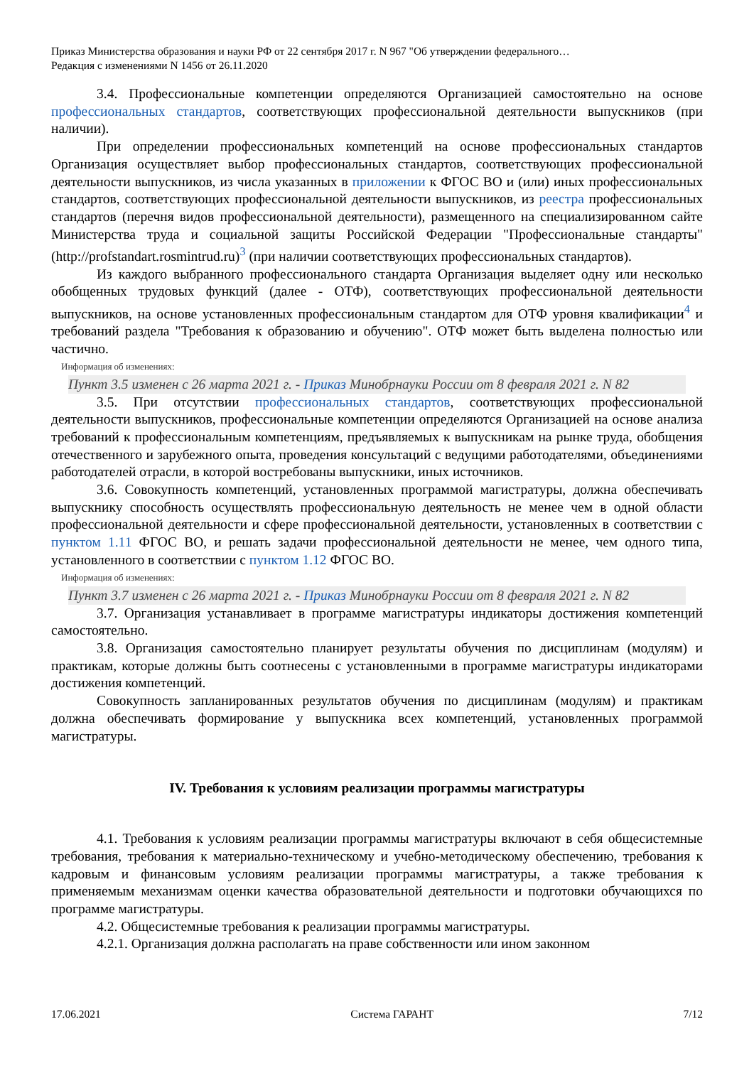Приказ Министерства образования и науки РФ от 22 сентября 2017 г. N 967 "Об утверждении федерального…
Редакция с изменениями N 1456 от 26.11.2020
3.4. Профессиональные компетенции определяются Организацией самостоятельно на основе профессиональных стандартов, соответствующих профессиональной деятельности выпускников (при наличии).
При определении профессиональных компетенций на основе профессиональных стандартов Организация осуществляет выбор профессиональных стандартов, соответствующих профессиональной деятельности выпускников, из числа указанных в приложении к ФГОС ВО и (или) иных профессиональных стандартов, соответствующих профессиональной деятельности выпускников, из реестра профессиональных стандартов (перечня видов профессиональной деятельности), размещенного на специализированном сайте Министерства труда и социальной защиты Российской Федерации "Профессиональные стандарты" (http://profstandart.rosmintrud.ru)<sup>3</sup> (при наличии соответствующих профессиональных стандартов).
Из каждого выбранного профессионального стандарта Организация выделяет одну или несколько обобщенных трудовых функций (далее - ОТФ), соответствующих профессиональной деятельности выпускников, на основе установленных профессиональным стандартом для ОТФ уровня квалификации<sup>4</sup> и требований раздела "Требования к образованию и обучению". ОТФ может быть выделена полностью или частично.
Информация об изменениях:
Пункт 3.5 изменен с 26 марта 2021 г. - Приказ Минобрнауки России от 8 февраля 2021 г. N 82
3.5. При отсутствии профессиональных стандартов, соответствующих профессиональной деятельности выпускников, профессиональные компетенции определяются Организацией на основе анализа требований к профессиональным компетенциям, предъявляемых к выпускникам на рынке труда, обобщения отечественного и зарубежного опыта, проведения консультаций с ведущими работодателями, объединениями работодателей отрасли, в которой востребованы выпускники, иных источников.
3.6. Совокупность компетенций, установленных программой магистратуры, должна обеспечивать выпускнику способность осуществлять профессиональную деятельность не менее чем в одной области профессиональной деятельности и сфере профессиональной деятельности, установленных в соответствии с пунктом 1.11 ФГОС ВО, и решать задачи профессиональной деятельности не менее, чем одного типа, установленного в соответствии с пунктом 1.12 ФГОС ВО.
Информация об изменениях:
Пункт 3.7 изменен с 26 марта 2021 г. - Приказ Минобрнауки России от 8 февраля 2021 г. N 82
3.7. Организация устанавливает в программе магистратуры индикаторы достижения компетенций самостоятельно.
3.8. Организация самостоятельно планирует результаты обучения по дисциплинам (модулям) и практикам, которые должны быть соотнесены с установленными в программе магистратуры индикаторами достижения компетенций.
Совокупность запланированных результатов обучения по дисциплинам (модулям) и практикам должна обеспечивать формирование у выпускника всех компетенций, установленных программой магистратуры.
IV. Требования к условиям реализации программы магистратуры
4.1. Требования к условиям реализации программы магистратуры включают в себя общесистемные требования, требования к материально-техническому и учебно-методическому обеспечению, требования к кадровым и финансовым условиям реализации программы магистратуры, а также требования к применяемым механизмам оценки качества образовательной деятельности и подготовки обучающихся по программе магистратуры.
4.2. Общесистемные требования к реализации программы магистратуры.
4.2.1. Организация должна располагать на праве собственности или ином законном
17.06.2021 Система ГАРАНТ 7/12